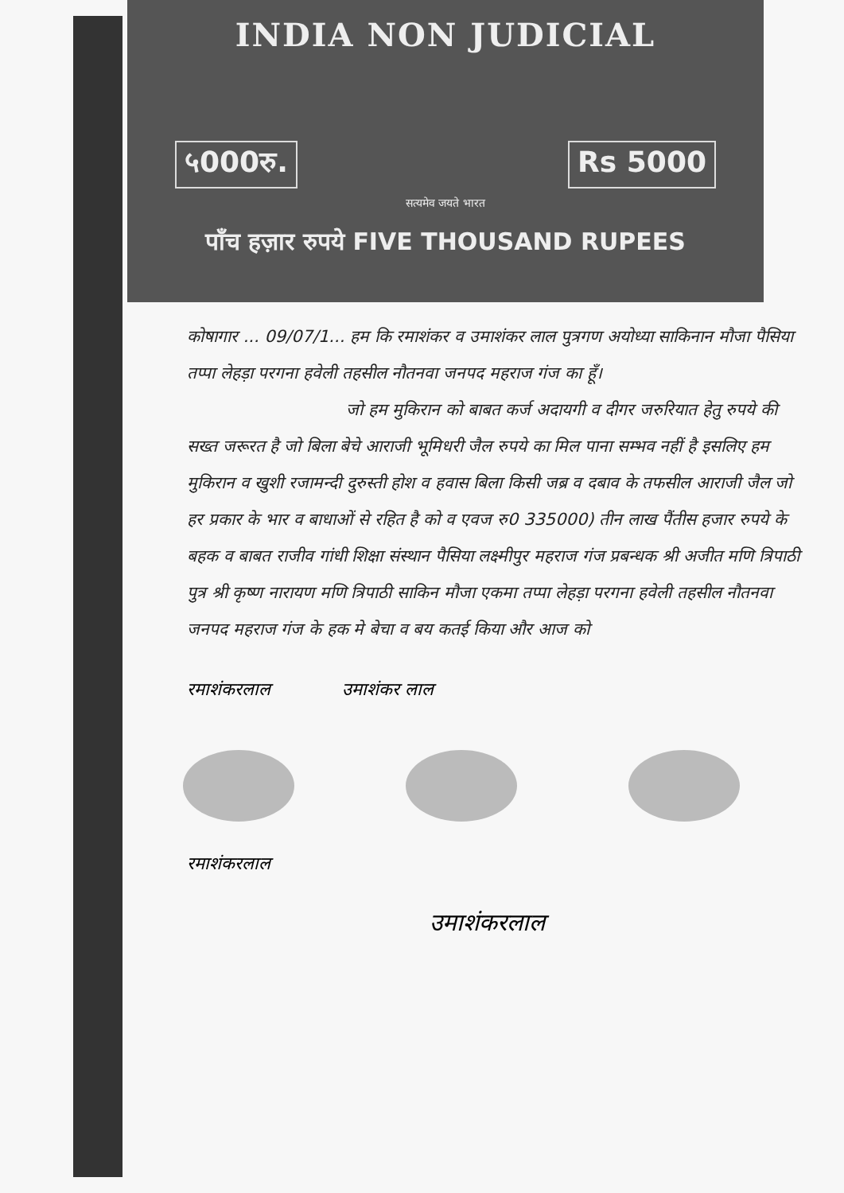INDIA NON JUDICIAL
५000रु. Rs 5000
सत्यमेव जयते भारत
पाँच हज़ार रुपये FIVE THOUSAND RUPEES
कोषागार ... 09/07/1... हम कि रमाशंकर व उमाशंकर लाल पुत्रगण अयोध्या साकिनान मौजा पैसिया तप्पा लेहड़ा परगना हवेली तहसील नौतनवा जनपद महराज गंज का हूँ।
जो हम मुकिरान को बाबत कर्ज अदायगी व दीगर जरुरियात हेतु रुपये की सख्त जरूरत है जो बिला बेचे आराजी भूमिधरी जैल रुपये का मिल पाना सम्भव नहीं है इसलिए हम मुकिरान व खुशी रजामन्दी दुरुस्ती होश व हवास बिला किसी जब्र व दबाव के तफसील आराजी जैल जो हर प्रकार के भार व बाधाओं से रहित है को व एवज रु0 335000) तीन लाख पैंतीस हजार रुपये के बहक व बाबत राजीव गांधी शिक्षा संस्थान पैसिया लक्ष्मीपुर महराज गंज प्रबन्धक श्री अजीत मणि त्रिपाठी पुत्र श्री कृष्ण नारायण मणि त्रिपाठी साकिन मौजा एकमा तप्पा लेहड़ा परगना हवेली तहसील नौतनवा जनपद महराज गंज के हक मे बेचा व बय कतई किया और आज को
रमाशंकरलाल उमाशंकर लाल
रमाशंकरलाल
उमाशंकरलाल